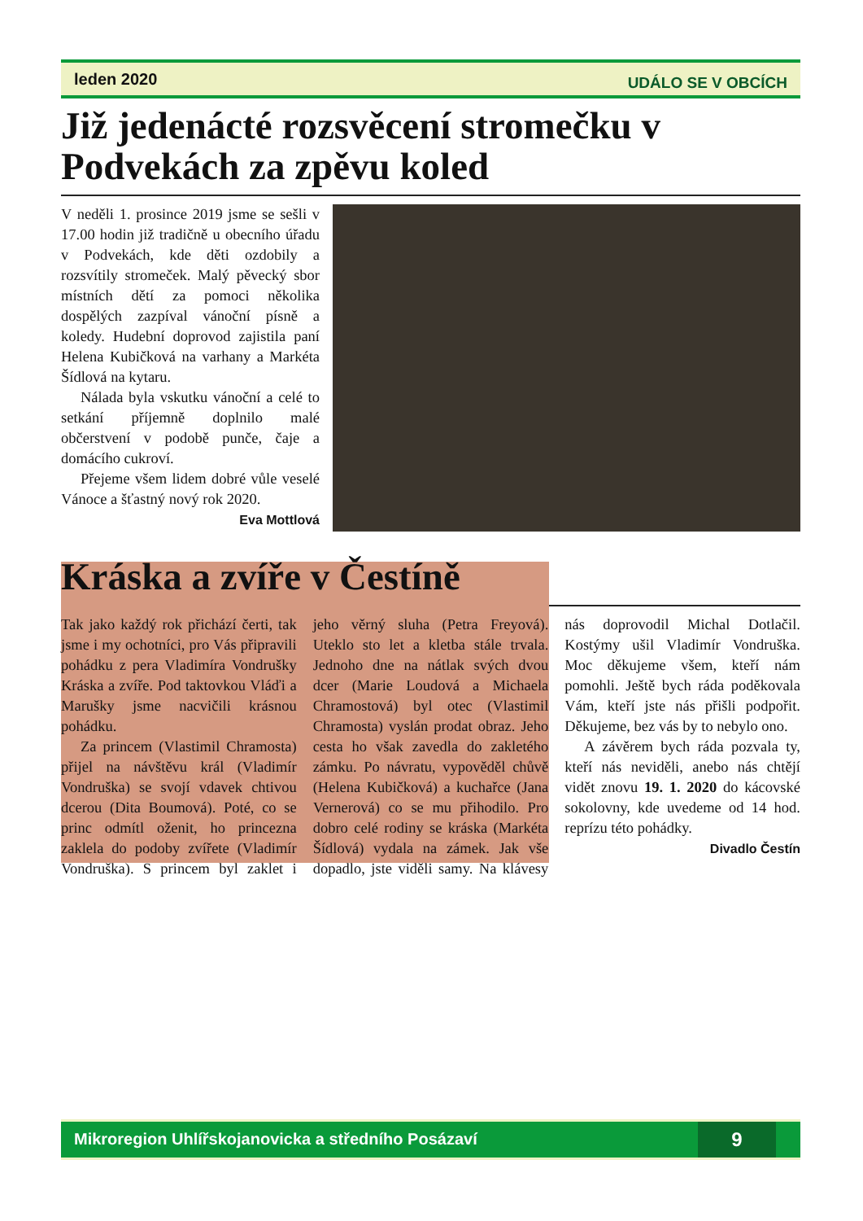leden 2020 UDÁLO SE V OBCÍCH
Již jedenácté rozsvěcení stromečku v Podvekách za zpěvu koled
V neděli 1. prosince 2019 jsme se sešli v 17.00 hodin již tradičně u obecního úřadu v Podvekách, kde děti ozdobily a rozsvítily stromeček. Malý pěvecký sbor místních dětí za pomoci několika dospělých zazpíval vánoční písně a koledy. Hudební doprovod zajistila paní Helena Kubičková na varhany a Markéta Šídlová na kytaru.
Nálada byla vskutku vánoční a celé to setkání příjemně doplnilo malé občerstvení v podobě punče, čaje a domácího cukroví.
Přejeme všem lidem dobré vůle veselé Vánoce a šťastný nový rok 2020.
Eva Mottlová
Kráska a zvíře v Čestíně
Tak jako každý rok přichází čerti, tak jsme i my ochotníci, pro Vás připravili pohádku z pera Vladimíra Vondrušky Kráska a zvíře. Pod taktovkou Vláďi a Marušky jsme nacvičili krásnou pohádku.
Za princem (Vlastimil Chramosta) přijel na návštěvu král (Vladimír Vondruška) se svojí vdavek chtivou dcerou (Dita Boumová). Poté, co se princ odmítl oženit, ho princezna zaklela do podoby zvířete (Vladimír Vondruška). S princem byl zaklet i jeho věrný sluha (Petra Freyová). Uteklo sto let a kletba stále trvala. Jednoho dne na nátlak svých dvou dcer (Marie Loudová a Michaela Chramostová) byl otec (Vlastimil Chramosta) vyslán prodat obraz. Jeho cesta ho však zavedla do zakletého zámku. Po návratu, vypověděl chůvě (Helena Kubičková) a kuchařce (Jana Vernerová) co se mu přihodilo. Pro dobro celé rodiny se kráska (Markéta Šídlová) vydala na zámek. Jak vše dopadlo, jste viděli samy. Na klávesy nás doprovodil Michal Dotlačil. Kostýmy ušil Vladimír Vondruška. Moc děkujeme všem, kteří nám pomohli. Ještě bych ráda poděkovala Vám, kteří jste nás přišli podpořit. Děkujeme, bez vás by to nebylo ono.
A závěrem bych ráda pozvala ty, kteří nás neviděli, anebo nás chtějí vidět znovu 19. 1. 2020 do kácovské sokolovny, kde uvedeme od 14 hod. reprízu této pohádky.
Divadlo Čestín
Mikroregion Uhlířskojanovicka a středního Posázaví 9